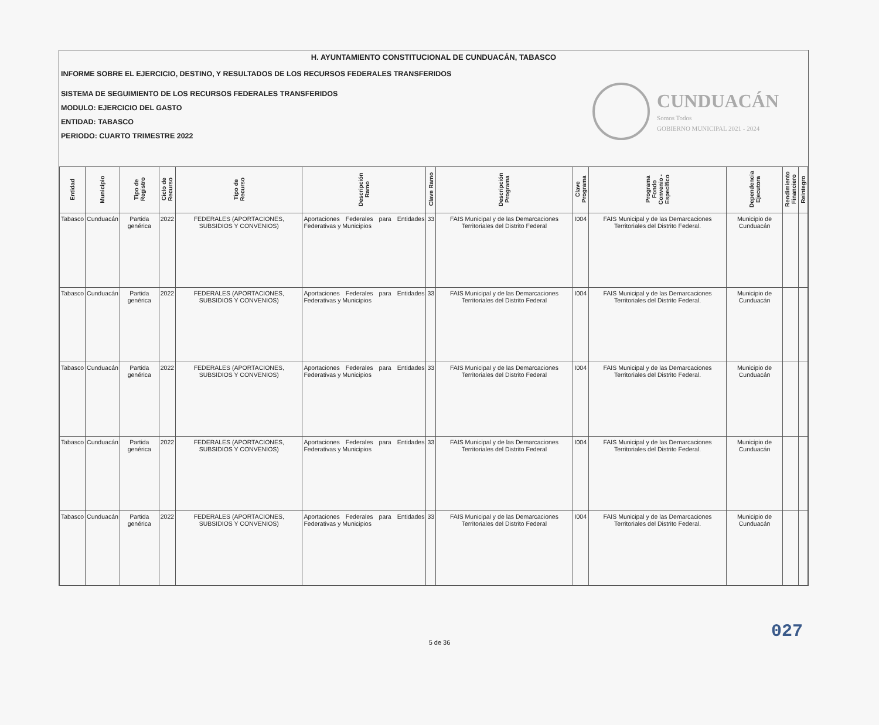H. AYUNTAMIENTO CONSTITUCIONAL DE CUNDUACÁN, TABASCO
INFORME SOBRE EL EJERCICIO, DESTINO, Y RESULTADOS DE LOS RECURSOS FEDERALES TRANSFERIDOS
SISTEMA DE SEGUIMIENTO DE LOS RECURSOS FEDERALES TRANSFERIDOS
MODULO: EJERCICIO DEL GASTO
ENTIDAD: TABASCO
PERIODO: CUARTO TRIMESTRE 2022
CUNDUACÁN
Somos Todos
GOBIERNO MUNICIPAL 2021 - 2024
| Entidad | Municipio | Tipo de Registro | Ciclo de Recurso | Tipo de Recurso | Descripción Ramo | Clave Ramo | Descripción Programa | Clave Programa | Programa Fondo Convenio - Específico | Dependencia Ejecutora | Rendimiento Financiero | Reintegro |
| --- | --- | --- | --- | --- | --- | --- | --- | --- | --- | --- | --- | --- |
| Tabasco | Cunduacán | Partida genérica | 2022 | FEDERALES (APORTACIONES, SUBSIDIOS Y CONVENIOS) | Aportaciones Federales para Entidades Federativas y Municipios | 33 | FAIS Municipal y de las Demarcaciones Territoriales del Distrito Federal | I004 | FAIS Municipal y de las Demarcaciones Territoriales del Distrito Federal. | Municipio de Cunduacán | | |
| Tabasco | Cunduacán | Partida genérica | 2022 | FEDERALES (APORTACIONES, SUBSIDIOS Y CONVENIOS) | Aportaciones Federales para Entidades Federativas y Municipios | 33 | FAIS Municipal y de las Demarcaciones Territoriales del Distrito Federal | I004 | FAIS Municipal y de las Demarcaciones Territoriales del Distrito Federal. | Municipio de Cunduacán | | |
| Tabasco | Cunduacán | Partida genérica | 2022 | FEDERALES (APORTACIONES, SUBSIDIOS Y CONVENIOS) | Aportaciones Federales para Entidades Federativas y Municipios | 33 | FAIS Municipal y de las Demarcaciones Territoriales del Distrito Federal | I004 | FAIS Municipal y de las Demarcaciones Territoriales del Distrito Federal. | Municipio de Cunduacán | | |
| Tabasco | Cunduacán | Partida genérica | 2022 | FEDERALES (APORTACIONES, SUBSIDIOS Y CONVENIOS) | Aportaciones Federales para Entidades Federativas y Municipios | 33 | FAIS Municipal y de las Demarcaciones Territoriales del Distrito Federal | I004 | FAIS Municipal y de las Demarcaciones Territoriales del Distrito Federal. | Municipio de Cunduacán | | |
| Tabasco | Cunduacán | Partida genérica | 2022 | FEDERALES (APORTACIONES, SUBSIDIOS Y CONVENIOS) | Aportaciones Federales para Entidades Federativas y Municipios | 33 | FAIS Municipal y de las Demarcaciones Territoriales del Distrito Federal | I004 | FAIS Municipal y de las Demarcaciones Territoriales del Distrito Federal. | Municipio de Cunduacán | | |
5 de 36
027